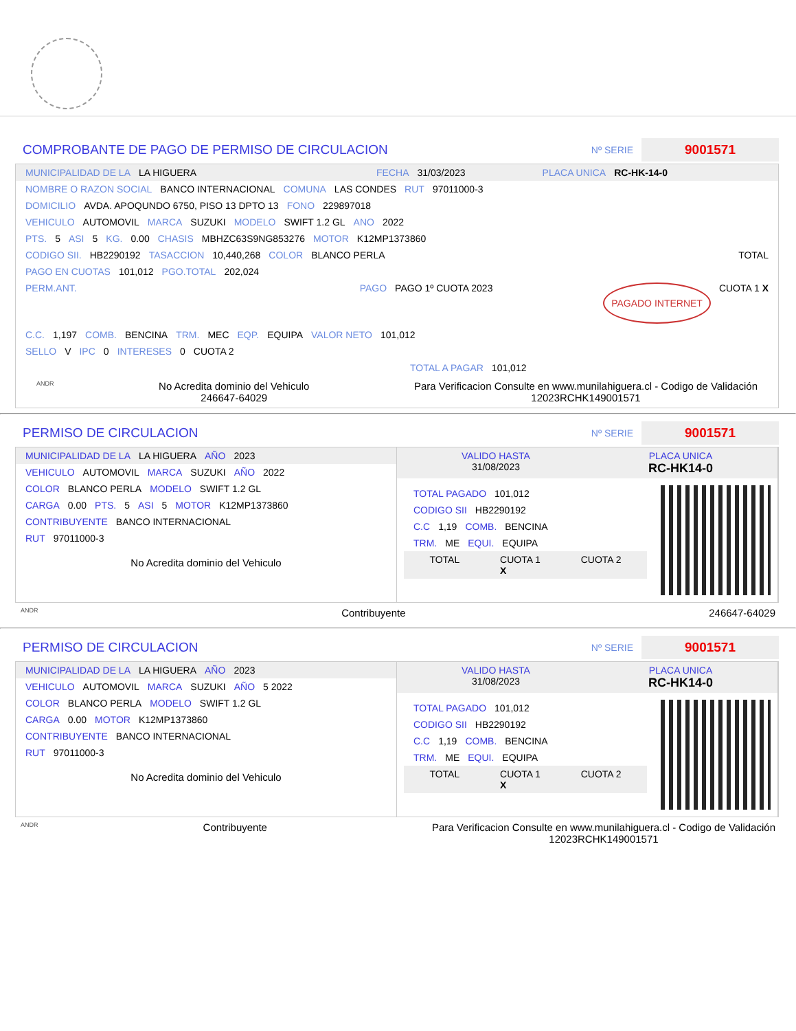COMPROBANTE DE PAGO DE PERMISO DE CIRCULACION
Nº SERIE 9001571
MUNICIPALIDAD DE LA LA HIGUERA FECHA 31/03/2023 PLACA UNICA RC-HK-14-0
NOMBRE O RAZON SOCIAL BANCO INTERNACIONAL COMUNA LAS CONDES RUT 97011000-3
DOMICILIO AVDA. APOQUNDO 6750, PISO 13 DPTO 13 FONO 229897018
VEHICULO AUTOMOVIL MARCA SUZUKI MODELO SWIFT 1.2 GL ANO 2022
PTS. 5 ASI 5 KG. 0.00 CHASIS MBHZC63S9NG853276 MOTOR K12MP1373860
CODIGO SII. HB2290192 TASACCION 10,440,268 COLOR BLANCO PERLA TOTAL
PAGO EN CUOTAS 101,012 PGO.TOTAL 202,024
PERM.ANT. PAGO PAGO 1º CUOTA 2023 PAGADO INTERNET CUOTA 1 X
C.C. 1,197 COMB. BENCINA TRM. MEC EQP. EQUIPA VALOR NETO 101,012
SELLO V IPC 0 INTERESES 0 CUOTA 2
TOTAL A PAGAR 101,012
ANDR No Acredita dominio del Vehiculo
246647-64029 Para Verificacion Consulte en www.munilahiguera.cl - Codigo de Validación
12023RCHK149001571
PERMISO DE CIRCULACION
Nº SERIE 9001571
MUNICIPALIDAD DE LA LA HIGUERA AÑO 2023
VEHICULO AUTOMOVIL MARCA SUZUKI AÑO 2022
COLOR BLANCO PERLA MODELO SWIFT 1.2 GL
CARGA 0.00 PTS. 5 ASI 5 MOTOR K12MP1373860
CONTRIBUYENTE BANCO INTERNACIONAL
RUT 97011000-3
No Acredita dominio del Vehiculo
VALIDO HASTA
31/08/2023 PLACA UNICA
RC-HK14-0
TOTAL PAGADO 101,012
CODIGO SII HB2290192
C.C 1,19 COMB. BENCINA
TRM. ME EQUI. EQUIPA
TOTAL CUOTA 1
X CUOTA 2
ANDR Contribuyente 246647-64029
PERMISO DE CIRCULACION
Nº SERIE 9001571
MUNICIPALIDAD DE LA LA HIGUERA AÑO 2023
VEHICULO AUTOMOVIL MARCA SUZUKI AÑO 5 2022
COLOR BLANCO PERLA MODELO SWIFT 1.2 GL
CARGA 0.00 MOTOR K12MP1373860
CONTRIBUYENTE BANCO INTERNACIONAL
RUT 97011000-3
No Acredita dominio del Vehiculo
VALIDO HASTA
31/08/2023 PLACA UNICA
RC-HK14-0
TOTAL PAGADO 101,012
CODIGO SII HB2290192
C.C 1,19 COMB. BENCINA
TRM. ME EQUI. EQUIPA
TOTAL CUOTA 1
X CUOTA 2
ANDR Contribuyente Para Verificacion Consulte en www.munilahiguera.cl - Codigo de Validación
12023RCHK149001571